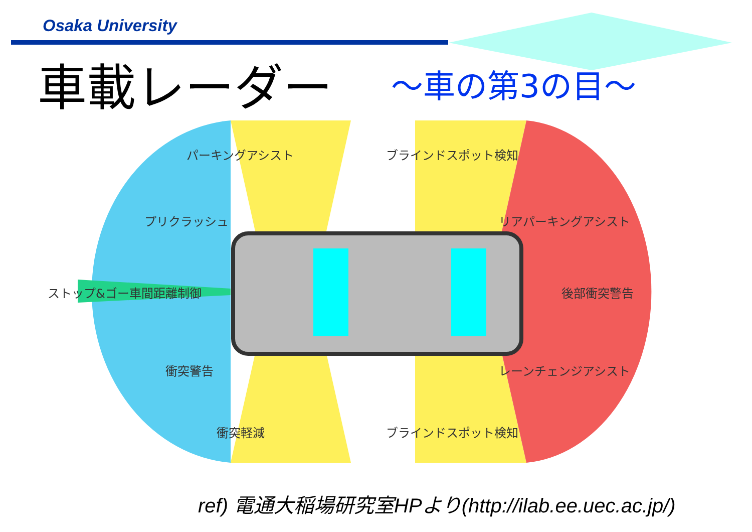Osaka University
車載レーダー ～車の第3の目～
パーキングアシスト ブラインドスポット検知
プリクラッシュ リアパーキングアシスト
ストップ&ゴー車間距離制御 後部衝突警告
衝突警告 レーンチェンジアシスト
衝突軽減 ブラインドスポット検知
ref) 電通大稲場研究室HPより(http://ilab.ee.uec.ac.jp/)